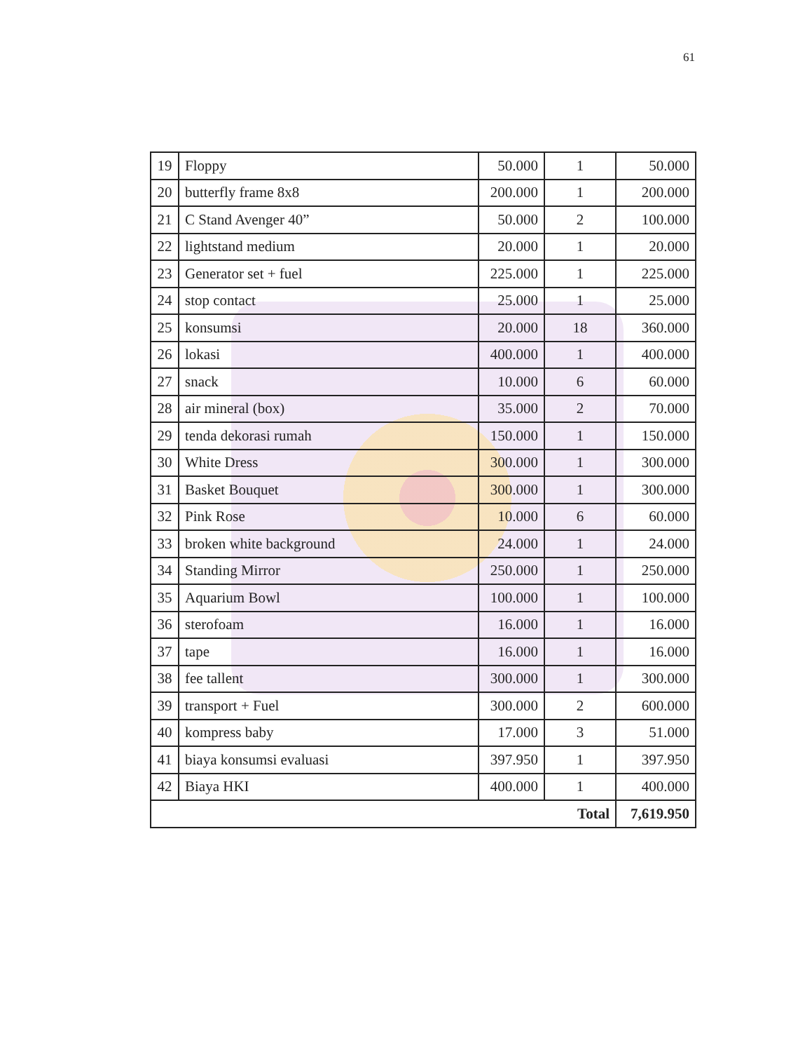61
| 19 | Floppy | 50.000 | 1 | 50.000 |
| 20 | butterfly frame 8x8 | 200.000 | 1 | 200.000 |
| 21 | C Stand Avenger 40” | 50.000 | 2 | 100.000 |
| 22 | lightstand medium | 20.000 | 1 | 20.000 |
| 23 | Generator set + fuel | 225.000 | 1 | 225.000 |
| 24 | stop contact | 25.000 | 1 | 25.000 |
| 25 | konsumsi | 20.000 | 18 | 360.000 |
| 26 | lokasi | 400.000 | 1 | 400.000 |
| 27 | snack | 10.000 | 6 | 60.000 |
| 28 | air mineral (box) | 35.000 | 2 | 70.000 |
| 29 | tenda dekorasi rumah | 150.000 | 1 | 150.000 |
| 30 | White Dress | 300.000 | 1 | 300.000 |
| 31 | Basket Bouquet | 300.000 | 1 | 300.000 |
| 32 | Pink Rose | 10.000 | 6 | 60.000 |
| 33 | broken white background | 24.000 | 1 | 24.000 |
| 34 | Standing Mirror | 250.000 | 1 | 250.000 |
| 35 | Aquarium Bowl | 100.000 | 1 | 100.000 |
| 36 | sterofoam | 16.000 | 1 | 16.000 |
| 37 | tape | 16.000 | 1 | 16.000 |
| 38 | fee tallent | 300.000 | 1 | 300.000 |
| 39 | transport + Fuel | 300.000 | 2 | 600.000 |
| 40 | kompress baby | 17.000 | 3 | 51.000 |
| 41 | biaya konsumsi evaluasi | 397.950 | 1 | 397.950 |
| 42 | Biaya HKI | 400.000 | 1 | 400.000 |
| Total | | | | 7,619.950 |